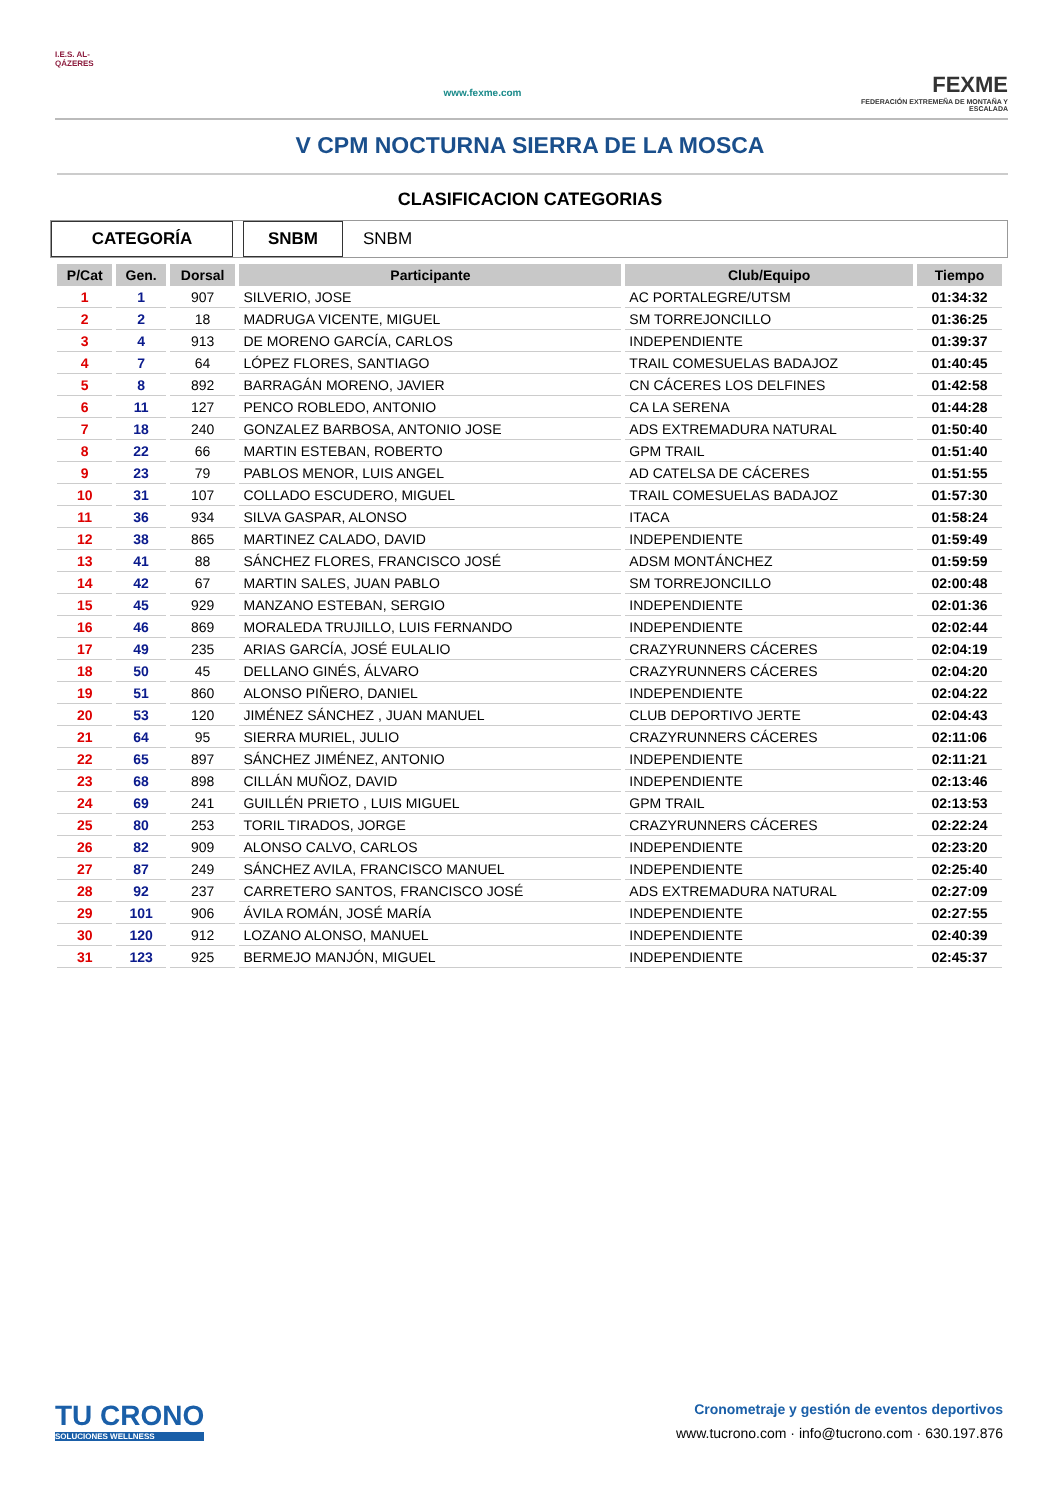I.E.S. AL-QÁZERES
www.fexme.com
FEXME
FEDERACIÓN EXTREMEÑA DE MONTAÑA Y ESCALADA
V CPM NOCTURNA SIERRA DE LA MOSCA
CLASIFICACION CATEGORIAS
CATEGORÍA SNBM SNBM
| P/Cat | Gen. | Dorsal | Participante | Club/Equipo | Tiempo |
| --- | --- | --- | --- | --- | --- |
| 1 | 1 | 907 | SILVERIO, JOSE | AC PORTALEGRE/UTSM | 01:34:32 |
| 2 | 2 | 18 | MADRUGA VICENTE, MIGUEL | SM TORREJONCILLO | 01:36:25 |
| 3 | 4 | 913 | DE MORENO GARCÍA, CARLOS | INDEPENDIENTE | 01:39:37 |
| 4 | 7 | 64 | LÓPEZ FLORES, SANTIAGO | TRAIL COMESUELAS BADAJOZ | 01:40:45 |
| 5 | 8 | 892 | BARRAGÁN MORENO, JAVIER | CN CÁCERES LOS DELFINES | 01:42:58 |
| 6 | 11 | 127 | PENCO ROBLEDO, ANTONIO | CA LA SERENA | 01:44:28 |
| 7 | 18 | 240 | GONZALEZ BARBOSA, ANTONIO JOSE | ADS EXTREMADURA NATURAL | 01:50:40 |
| 8 | 22 | 66 | MARTIN ESTEBAN, ROBERTO | GPM TRAIL | 01:51:40 |
| 9 | 23 | 79 | PABLOS MENOR, LUIS ANGEL | AD CATELSA DE CÁCERES | 01:51:55 |
| 10 | 31 | 107 | COLLADO ESCUDERO, MIGUEL | TRAIL COMESUELAS BADAJOZ | 01:57:30 |
| 11 | 36 | 934 | SILVA GASPAR, ALONSO | ITACA | 01:58:24 |
| 12 | 38 | 865 | MARTINEZ CALADO, DAVID | INDEPENDIENTE | 01:59:49 |
| 13 | 41 | 88 | SÁNCHEZ FLORES, FRANCISCO JOSÉ | ADSM MONTÁNCHEZ | 01:59:59 |
| 14 | 42 | 67 | MARTIN SALES, JUAN PABLO | SM TORREJONCILLO | 02:00:48 |
| 15 | 45 | 929 | MANZANO ESTEBAN, SERGIO | INDEPENDIENTE | 02:01:36 |
| 16 | 46 | 869 | MORALEDA TRUJILLO, LUIS FERNANDO | INDEPENDIENTE | 02:02:44 |
| 17 | 49 | 235 | ARIAS GARCÍA, JOSÉ EULALIO | CRAZYRUNNERS CÁCERES | 02:04:19 |
| 18 | 50 | 45 | DELLANO GINÉS, ÁLVARO | CRAZYRUNNERS CÁCERES | 02:04:20 |
| 19 | 51 | 860 | ALONSO PIÑERO, DANIEL | INDEPENDIENTE | 02:04:22 |
| 20 | 53 | 120 | JIMÉNEZ SÁNCHEZ , JUAN MANUEL | CLUB DEPORTIVO JERTE | 02:04:43 |
| 21 | 64 | 95 | SIERRA MURIEL, JULIO | CRAZYRUNNERS CÁCERES | 02:11:06 |
| 22 | 65 | 897 | SÁNCHEZ JIMÉNEZ, ANTONIO | INDEPENDIENTE | 02:11:21 |
| 23 | 68 | 898 | CILLÁN MUÑOZ, DAVID | INDEPENDIENTE | 02:13:46 |
| 24 | 69 | 241 | GUILLÉN PRIETO , LUIS MIGUEL | GPM TRAIL | 02:13:53 |
| 25 | 80 | 253 | TORIL TIRADOS, JORGE | CRAZYRUNNERS CÁCERES | 02:22:24 |
| 26 | 82 | 909 | ALONSO CALVO, CARLOS | INDEPENDIENTE | 02:23:20 |
| 27 | 87 | 249 | SÁNCHEZ AVILA, FRANCISCO MANUEL | INDEPENDIENTE | 02:25:40 |
| 28 | 92 | 237 | CARRETERO SANTOS, FRANCISCO JOSÉ | ADS EXTREMADURA NATURAL | 02:27:09 |
| 29 | 101 | 906 | ÁVILA ROMÁN, JOSÉ MARÍA | INDEPENDIENTE | 02:27:55 |
| 30 | 120 | 912 | LOZANO ALONSO, MANUEL | INDEPENDIENTE | 02:40:39 |
| 31 | 123 | 925 | BERMEJO MANJÓN, MIGUEL | INDEPENDIENTE | 02:45:37 |
TU CRONO
SOLUCIONES WELLNESS
Cronometraje y gestión de eventos deportivos
www.tucrono.com · info@tucrono.com · 630.197.876